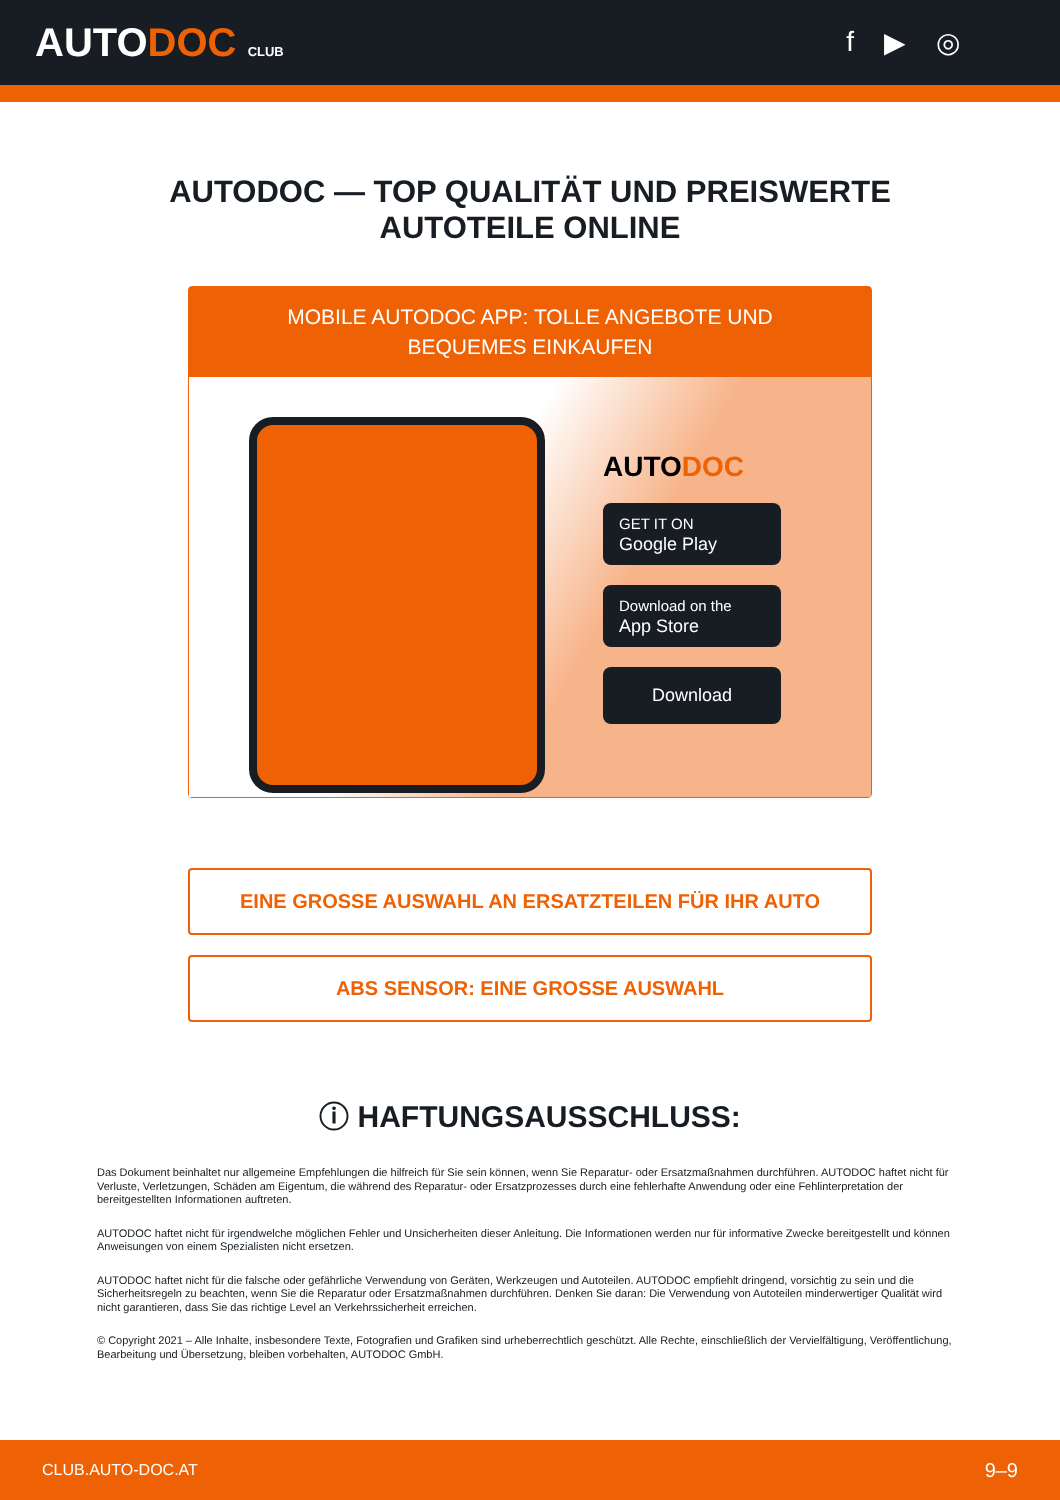AUTODOC CLUB
f ▶ ◎
AUTODOC — TOP QUALITÄT UND PREISWERTE
AUTOTEILE ONLINE
MOBILE AUTODOC APP: TOLLE ANGEBOTE UND BEQUEMES EINKAUFEN
AUTODOC
GET IT ON
Google Play
Download on the
App Store
Download
EINE GROSSE AUSWAHL AN ERSATZTEILEN FÜR IHR AUTO
ABS SENSOR: EINE GROSSE AUSWAHL
ⓘ HAFTUNGSAUSSCHLUSS:
Das Dokument beinhaltet nur allgemeine Empfehlungen die hilfreich für Sie sein können, wenn Sie Reparatur- oder Ersatzmaßnahmen durchführen. AUTODOC haftet nicht für Verluste, Verletzungen, Schäden am Eigentum, die während des Reparatur- oder Ersatzprozesses durch eine fehlerhafte Anwendung oder eine Fehlinterpretation der bereitgestellten Informationen auftreten.
AUTODOC haftet nicht für irgendwelche möglichen Fehler und Unsicherheiten dieser Anleitung. Die Informationen werden nur für informative Zwecke bereitgestellt und können Anweisungen von einem Spezialisten nicht ersetzen.
AUTODOC haftet nicht für die falsche oder gefährliche Verwendung von Geräten, Werkzeugen und Autoteilen. AUTODOC empfiehlt dringend, vorsichtig zu sein und die Sicherheitsregeln zu beachten, wenn Sie die Reparatur oder Ersatzmaßnahmen durchführen. Denken Sie daran: Die Verwendung von Autoteilen minderwertiger Qualität wird nicht garantieren, dass Sie das richtige Level an Verkehrssicherheit erreichen.
© Copyright 2021 – Alle Inhalte, insbesondere Texte, Fotografien und Grafiken sind urheberrechtlich geschützt. Alle Rechte, einschließlich der Vervielfältigung, Veröffentlichung, Bearbeitung und Übersetzung, bleiben vorbehalten, AUTODOC GmbH.
CLUB.AUTO-DOC.AT 9–9